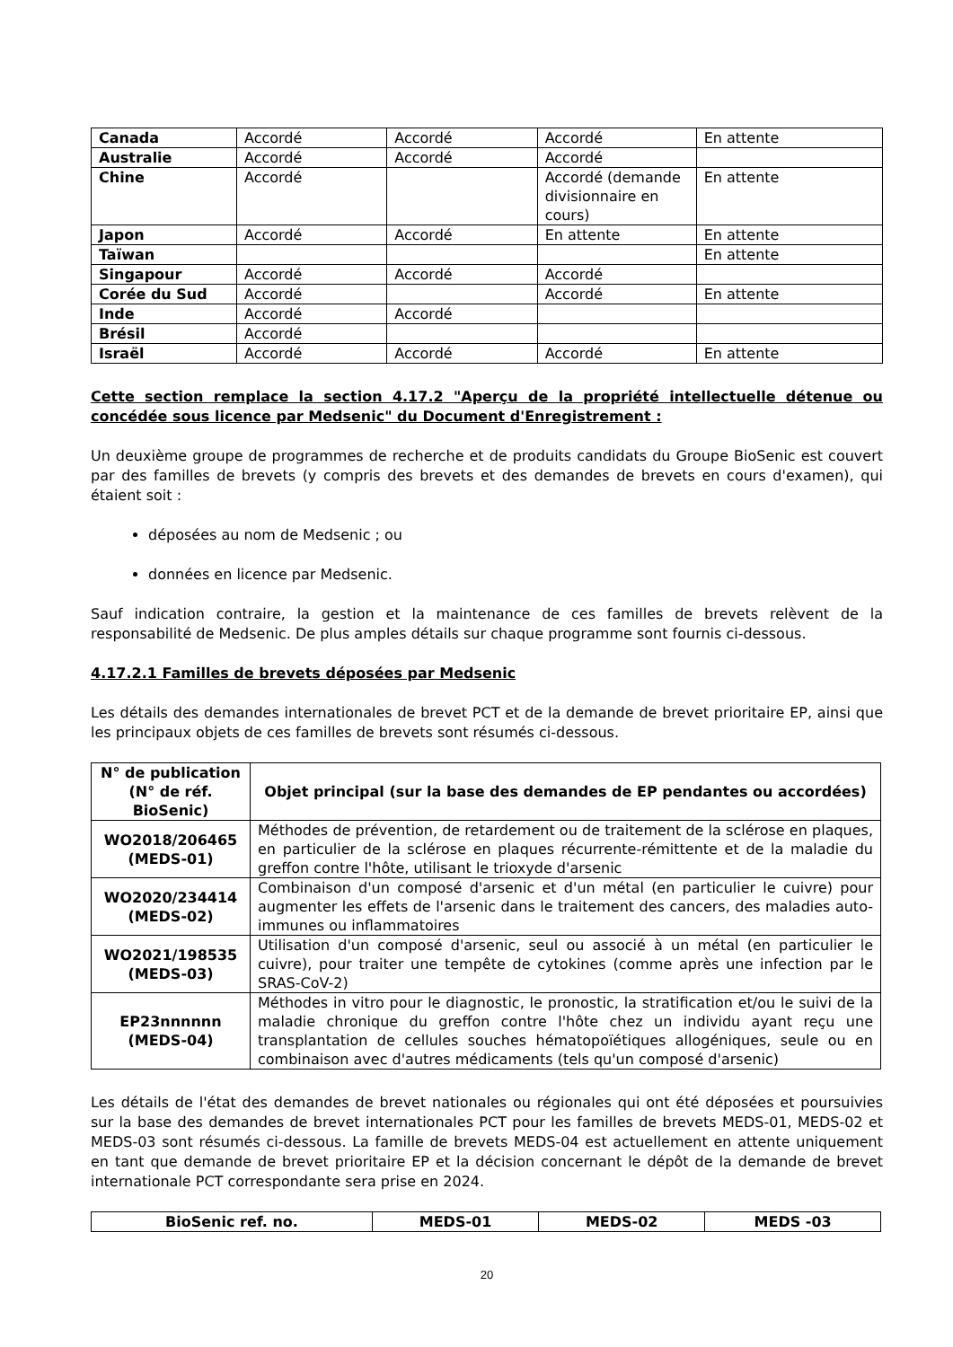| Canada | Accordé | Accordé | Accordé | En attente |
| Australie | Accordé | Accordé | Accordé | |
| Chine | Accordé | | Accordé (demande divisionnaire en cours) | En attente |
| Japon | Accordé | Accordé | En attente | En attente |
| Taïwan | | | | En attente |
| Singapour | Accordé | Accordé | Accordé | |
| Corée du Sud | Accordé | | Accordé | En attente |
| Inde | Accordé | Accordé | | |
| Brésil | Accordé | | | |
| Israël | Accordé | Accordé | Accordé | En attente |
Cette section remplace la section 4.17.2 "Aperçu de la propriété intellectuelle détenue ou concédée sous licence par Medsenic" du Document d'Enregistrement :
Un deuxième groupe de programmes de recherche et de produits candidats du Groupe BioSenic est couvert par des familles de brevets (y compris des brevets et des demandes de brevets en cours d'examen), qui étaient soit :
déposées au nom de Medsenic ; ou
données en licence par Medsenic.
Sauf indication contraire, la gestion et la maintenance de ces familles de brevets relèvent de la responsabilité de Medsenic. De plus amples détails sur chaque programme sont fournis ci-dessous.
4.17.2.1 Familles de brevets déposées par Medsenic
Les détails des demandes internationales de brevet PCT et de la demande de brevet prioritaire EP, ainsi que les principaux objets de ces familles de brevets sont résumés ci-dessous.
| N° de publication (N° de réf. BioSenic) | Objet principal (sur la base des demandes de EP pendantes ou accordées) |
| --- | --- |
| WO2018/206465 (MEDS-01) | Méthodes de prévention, de retardement ou de traitement de la sclérose en plaques, en particulier de la sclérose en plaques récurrente-rémittente et de la maladie du greffon contre l'hôte, utilisant le trioxyde d'arsenic |
| WO2020/234414 (MEDS-02) | Combinaison d'un composé d'arsenic et d'un métal (en particulier le cuivre) pour augmenter les effets de l'arsenic dans le traitement des cancers, des maladies auto-immunes ou inflammatoires |
| WO2021/198535 (MEDS-03) | Utilisation d'un composé d'arsenic, seul ou associé à un métal (en particulier le cuivre), pour traiter une tempête de cytokines (comme après une infection par le SRAS-CoV-2) |
| EP23nnnnnn (MEDS-04) | Méthodes in vitro pour le diagnostic, le pronostic, la stratification et/ou le suivi de la maladie chronique du greffon contre l'hôte chez un individu ayant reçu une transplantation de cellules souches hématopoïétiques allogéniques, seule ou en combinaison avec d'autres médicaments (tels qu'un composé d'arsenic) |
Les détails de l'état des demandes de brevet nationales ou régionales qui ont été déposées et poursuivies sur la base des demandes de brevet internationales PCT pour les familles de brevets MEDS-01, MEDS-02 et MEDS-03 sont résumés ci-dessous. La famille de brevets MEDS-04 est actuellement en attente uniquement en tant que demande de brevet prioritaire EP et la décision concernant le dépôt de la demande de brevet internationale PCT correspondante sera prise en 2024.
| BioSenic ref. no. | MEDS-01 | MEDS-02 | MEDS -03 |
| --- | --- | --- | --- |
20